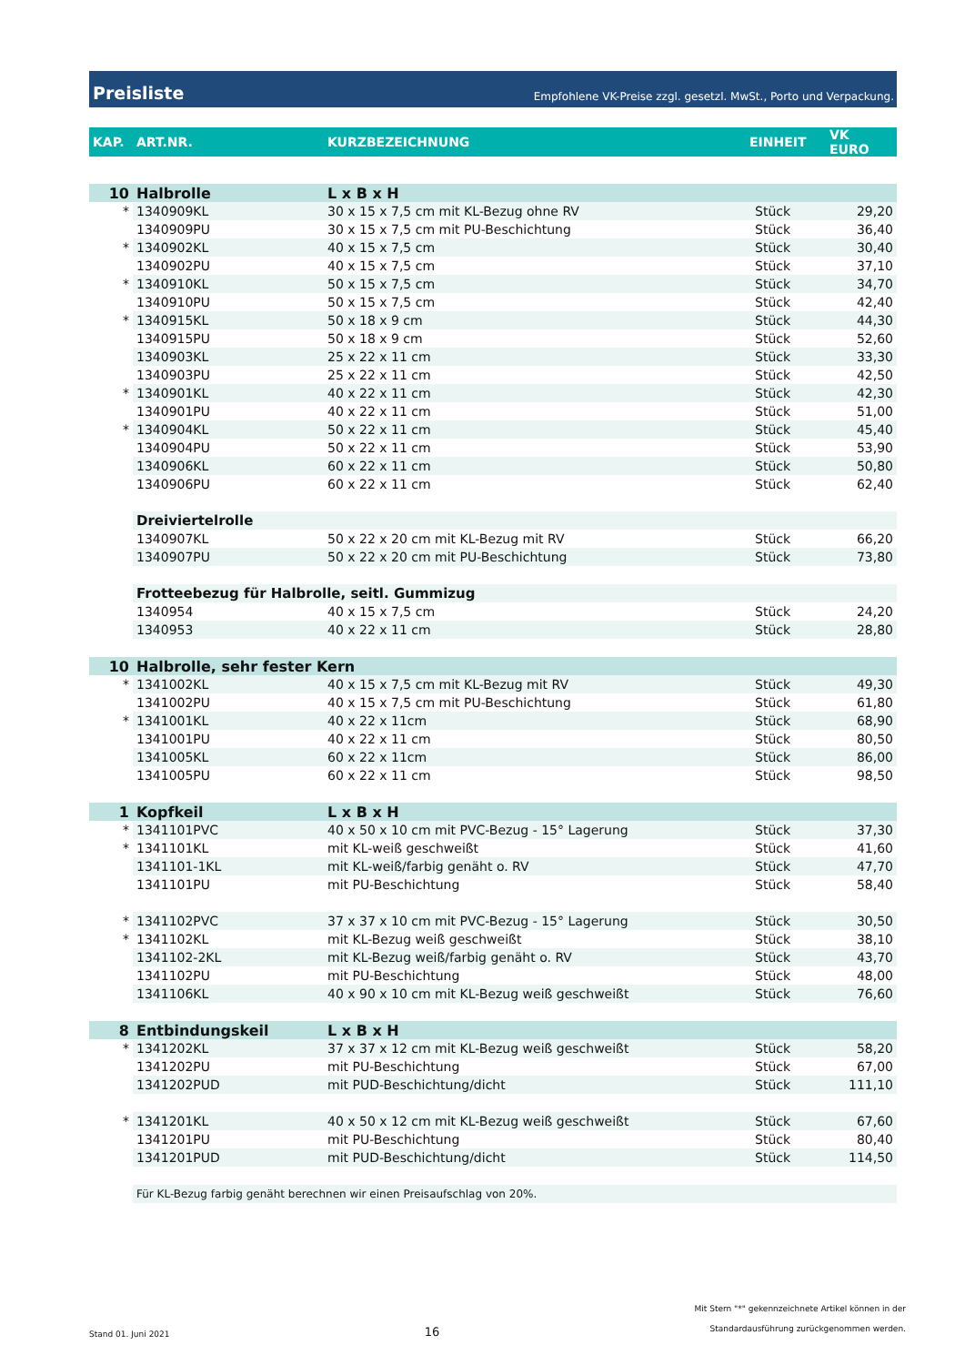Preisliste
Empfohlene VK-Preise zzgl. gesetzl. MwSt., Porto und Verpackung.
| KAP. | ART.NR. | KURZBEZEICHNUNG | EINHEIT | VK EURO |
| --- | --- | --- | --- | --- |
| 10 | Halbrolle | L x B x H | | |
| * | 1340909KL | 30 x 15 x 7,5 cm mit KL-Bezug ohne RV | Stück | 29,20 |
| | 1340909PU | 30 x 15 x 7,5 cm mit PU-Beschichtung | Stück | 36,40 |
| * | 1340902KL | 40 x 15 x 7,5 cm | Stück | 30,40 |
| | 1340902PU | 40 x 15 x 7,5 cm | Stück | 37,10 |
| * | 1340910KL | 50 x 15 x 7,5 cm | Stück | 34,70 |
| | 1340910PU | 50 x 15 x 7,5 cm | Stück | 42,40 |
| * | 1340915KL | 50 x 18 x 9 cm | Stück | 44,30 |
| | 1340915PU | 50 x 18 x 9 cm | Stück | 52,60 |
| | 1340903KL | 25 x 22 x 11 cm | Stück | 33,30 |
| | 1340903PU | 25 x 22 x 11 cm | Stück | 42,50 |
| * | 1340901KL | 40 x 22 x 11 cm | Stück | 42,30 |
| | 1340901PU | 40 x 22 x 11 cm | Stück | 51,00 |
| * | 1340904KL | 50 x 22 x 11 cm | Stück | 45,40 |
| | 1340904PU | 50 x 22 x 11 cm | Stück | 53,90 |
| | 1340906KL | 60 x 22 x 11 cm | Stück | 50,80 |
| | 1340906PU | 60 x 22 x 11 cm | Stück | 62,40 |
| | Dreiviertelrolle | | | |
| | 1340907KL | 50 x 22 x 20 cm mit KL-Bezug mit RV | Stück | 66,20 |
| | 1340907PU | 50 x 22 x 20 cm mit PU-Beschichtung | Stück | 73,80 |
| | Frotteebezug für Halbrolle, seitl. Gummizug | | | |
| | 1340954 | 40 x 15 x 7,5 cm | Stück | 24,20 |
| | 1340953 | 40 x 22 x 11 cm | Stück | 28,80 |
| 10 | Halbrolle, sehr fester Kern | | | |
| * | 1341002KL | 40 x 15 x 7,5 cm mit KL-Bezug mit RV | Stück | 49,30 |
| | 1341002PU | 40 x 15 x 7,5 cm mit PU-Beschichtung | Stück | 61,80 |
| * | 1341001KL | 40 x 22 x 11cm | Stück | 68,90 |
| | 1341001PU | 40 x 22 x 11 cm | Stück | 80,50 |
| | 1341005KL | 60 x 22 x 11cm | Stück | 86,00 |
| | 1341005PU | 60 x 22 x 11 cm | Stück | 98,50 |
| 1 | Kopfkeil | L x B x H | | |
| * | 1341101PVC | 40 x 50 x 10 cm mit PVC-Bezug - 15° Lagerung | Stück | 37,30 |
| * | 1341101KL | mit KL-weiß geschweißt | Stück | 41,60 |
| | 1341101-1KL | mit KL-weiß/farbig genäht o. RV | Stück | 47,70 |
| | 1341101PU | mit PU-Beschichtung | Stück | 58,40 |
| * | 1341102PVC | 37 x 37 x 10 cm mit PVC-Bezug - 15° Lagerung | Stück | 30,50 |
| * | 1341102KL | mit KL-Bezug weiß geschweißt | Stück | 38,10 |
| | 1341102-2KL | mit KL-Bezug weiß/farbig genäht o. RV | Stück | 43,70 |
| | 1341102PU | mit PU-Beschichtung | Stück | 48,00 |
| | 1341106KL | 40 x 90 x 10 cm mit KL-Bezug weiß geschweißt | Stück | 76,60 |
| 8 | Entbindungskeil | L x B x H | | |
| * | 1341202KL | 37 x 37 x 12 cm mit KL-Bezug weiß geschweißt | Stück | 58,20 |
| | 1341202PU | mit PU-Beschichtung | Stück | 67,00 |
| | 1341202PUD | mit PUD-Beschichtung/dicht | Stück | 111,10 |
| * | 1341201KL | 40 x 50 x 12 cm mit KL-Bezug weiß geschweißt | Stück | 67,60 |
| | 1341201PU | mit PU-Beschichtung | Stück | 80,40 |
| | 1341201PUD | mit PUD-Beschichtung/dicht | Stück | 114,50 |
| | Für KL-Bezug farbig genäht berechnen wir einen Preisaufschlag von 20%. | | | |
Stand 01. Juni 2021 16 Mit Stern "*" gekennzeichnete Artikel können in der
Standardausführung zurückgenommen werden.